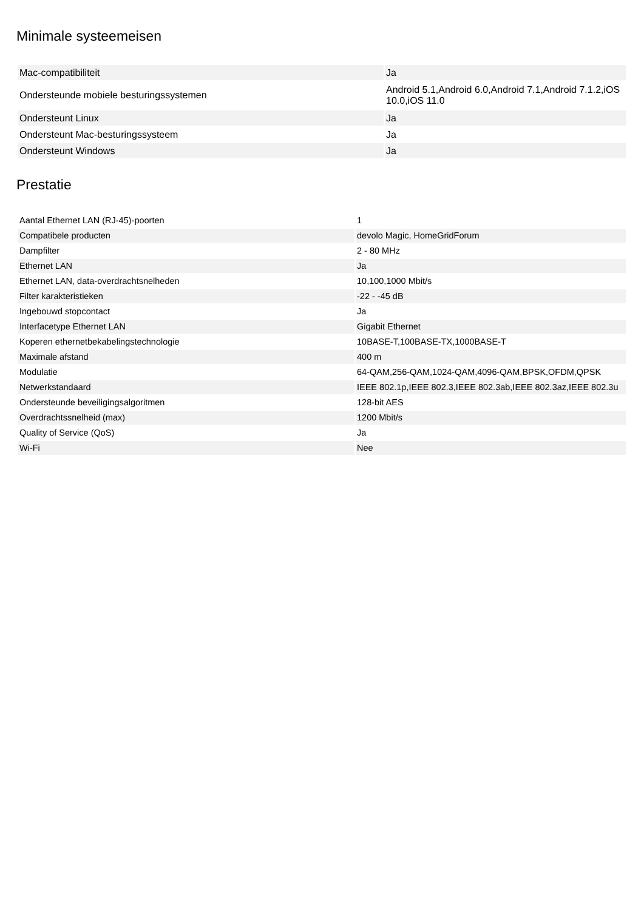Minimale systeemeisen
| Mac-compatibiliteit | Ja |
| Ondersteunde mobiele besturingssystemen | Android 5.1,Android 6.0,Android 7.1,Android 7.1.2,iOS 10.0,iOS 11.0 |
| Ondersteunt Linux | Ja |
| Ondersteunt Mac-besturingssysteem | Ja |
| Ondersteunt Windows | Ja |
Prestatie
| Aantal Ethernet LAN (RJ-45)-poorten | 1 |
| Compatibele producten | devolo Magic, HomeGridForum |
| Dampfilter | 2 - 80 MHz |
| Ethernet LAN | Ja |
| Ethernet LAN, data-overdrachtsnelheden | 10,100,1000 Mbit/s |
| Filter karakteristieken | -22 - -45 dB |
| Ingebouwd stopcontact | Ja |
| Interfacetype Ethernet LAN | Gigabit Ethernet |
| Koperen ethernetbekabelingstechnologie | 10BASE-T,100BASE-TX,1000BASE-T |
| Maximale afstand | 400 m |
| Modulatie | 64-QAM,256-QAM,1024-QAM,4096-QAM,BPSK,OFDM,QPSK |
| Netwerkstandaard | IEEE 802.1p,IEEE 802.3,IEEE 802.3ab,IEEE 802.3az,IEEE 802.3u |
| Ondersteunde beveiligingsalgoritmen | 128-bit AES |
| Overdrachtssnelheid (max) | 1200 Mbit/s |
| Quality of Service (QoS) | Ja |
| Wi-Fi | Nee |